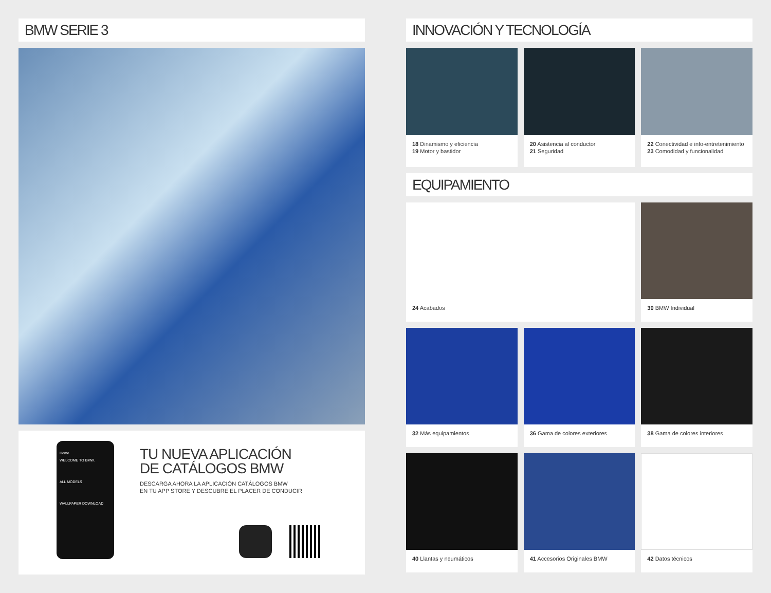BMW SERIE 3
Home
WELCOME TO BMW.
ALL MODELS
WALLPAPER DOWNLOAD
TU NUEVA APLICACIÓN
DE CATÁLOGOS BMW
DESCARGA AHORA LA APLICACIÓN CATÁLOGOS BMW
EN TU APP STORE Y DESCUBRE EL PLACER DE CONDUCIR
INNOVACIÓN Y TECNOLOGÍA
18 Dinamismo y eficiencia
19 Motor y bastidor
20 Asistencia al conductor
21 Seguridad
22 Conectividad e info-entretenimiento
23 Comodidad y funcionalidad
EQUIPAMIENTO
24 Acabados 30 BMW Individual
32 Más equipamientos 36 Gama de colores exteriores
38 Gama de colores interiores
40 Llantas y neumáticos
41 Accesorios Originales BMW
42 Datos técnicos